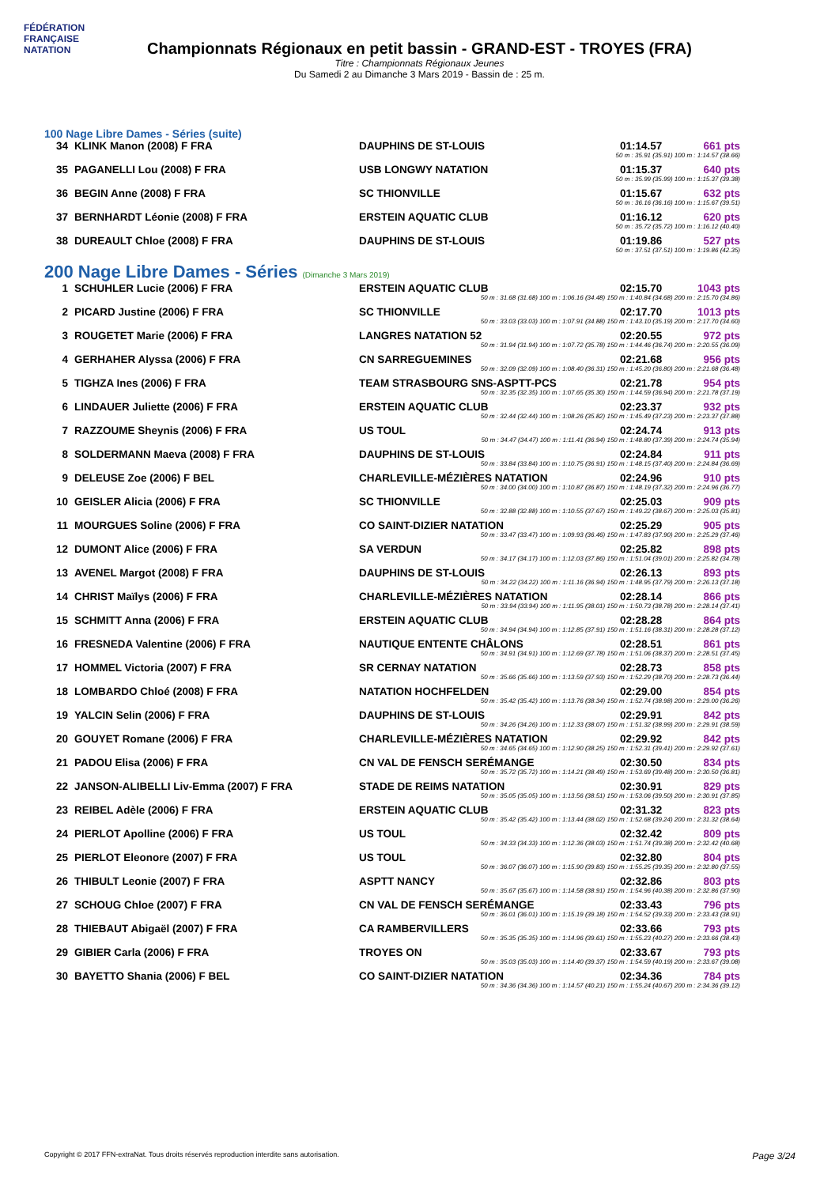FÉDÉRATION FRANÇAISE
NATATION
Championnats Régionaux en petit bassin - GRAND-EST - TROYES (FRA)
Titre : Championnats Régionaux Jeunes
Du Samedi 2 au Dimanche 3 Mars 2019 - Bassin de : 25 m.
100 Nage Libre Dames - Séries (suite)
| 34 | KLINK Manon (2008) F FRA | DAUPHINS DE ST-LOUIS | 01:14.57 | 661 pts |
| 50 m : 35.91 (35.91) 100 m : 1:14.57 (38.66) | | | | |
| 35 | PAGANELLI Lou (2008) F FRA | USB LONGWY NATATION | 01:15.37 | 640 pts |
| 50 m : 35.99 (35.99) 100 m : 1:15.37 (39.38) | | | | |
| 36 | BEGIN Anne (2008) F FRA | SC THIONVILLE | 01:15.67 | 632 pts |
| 50 m : 36.16 (36.16) 100 m : 1:15.67 (39.51) | | | | |
| 37 | BERNHARDT Léonie (2008) F FRA | ERSTEIN AQUATIC CLUB | 01:16.12 | 620 pts |
| 50 m : 35.72 (35.72) 100 m : 1:16.12 (40.40) | | | | |
| 38 | DUREAULT Chloe (2008) F FRA | DAUPHINS DE ST-LOUIS | 01:19.86 | 527 pts |
| 50 m : 37.51 (37.51) 100 m : 1:19.86 (42.35) | | | | |
200 Nage Libre Dames - Séries (Dimanche 3 Mars 2019)
| 1 | SCHUHLER Lucie (2006) F FRA | ERSTEIN AQUATIC CLUB | 02:15.70 | 1043 pts |
| 50 m : 31.68 (31.68) 100 m : 1:06.16 (34.48) 150 m : 1:40.84 (34.68) 200 m : 2:15.70 (34.86) | | | | |
| 2 | PICARD Justine (2006) F FRA | SC THIONVILLE | 02:17.70 | 1013 pts |
| 50 m : 33.03 (33.03) 100 m : 1:07.91 (34.88) 150 m : 1:43.10 (35.19) 200 m : 2:17.70 (34.60) | | | | |
| 3 | ROUGETET Marie (2006) F FRA | LANGRES NATATION 52 | 02:20.55 | 972 pts |
| 50 m : 31.94 (31.94) 100 m : 1:07.72 (35.78) 150 m : 1:44.46 (36.74) 200 m : 2:20.55 (36.09) | | | | |
| 4 | GERHAHER Alyssa (2006) F FRA | CN SARREGUEMINES | 02:21.68 | 956 pts |
| 50 m : 32.09 (32.09) 100 m : 1:08.40 (36.31) 150 m : 1:45.20 (36.80) 200 m : 2:21.68 (36.48) | | | | |
| 5 | TIGHZA Ines (2006) F FRA | TEAM STRASBOURG SNS-ASPTT-PCS | 02:21.78 | 954 pts |
| 50 m : 32.35 (32.35) 100 m : 1:07.65 (35.30) 150 m : 1:44.59 (36.94) 200 m : 2:21.78 (37.19) | | | | |
| 6 | LINDAUER Juliette (2006) F FRA | ERSTEIN AQUATIC CLUB | 02:23.37 | 932 pts |
| 50 m : 32.44 (32.44) 100 m : 1:08.26 (35.82) 150 m : 1:45.49 (37.23) 200 m : 2:23.37 (37.88) | | | | |
| 7 | RAZZOUME Sheynis (2006) F FRA | US TOUL | 02:24.74 | 913 pts |
| 50 m : 34.47 (34.47) 100 m : 1:11.41 (36.94) 150 m : 1:48.80 (37.39) 200 m : 2:24.74 (35.94) | | | | |
| 8 | SOLDERMANN Maeva (2008) F FRA | DAUPHINS DE ST-LOUIS | 02:24.84 | 911 pts |
| 50 m : 33.84 (33.84) 100 m : 1:10.75 (36.91) 150 m : 1:48.15 (37.40) 200 m : 2:24.84 (36.69) | | | | |
| 9 | DELEUSE Zoe (2006) F BEL | CHARLEVILLE-MÉZIÈRES NATATION | 02:24.96 | 910 pts |
| 50 m : 34.00 (34.00) 100 m : 1:10.87 (36.87) 150 m : 1:48.19 (37.32) 200 m : 2:24.96 (36.77) | | | | |
| 10 | GEISLER Alicia (2006) F FRA | SC THIONVILLE | 02:25.03 | 909 pts |
| 50 m : 32.88 (32.88) 100 m : 1:10.55 (37.67) 150 m : 1:49.22 (38.67) 200 m : 2:25.03 (35.81) | | | | |
| 11 | MOURGUES Soline (2006) F FRA | CO SAINT-DIZIER NATATION | 02:25.29 | 905 pts |
| 50 m : 33.47 (33.47) 100 m : 1:09.93 (36.46) 150 m : 1:47.83 (37.90) 200 m : 2:25.29 (37.46) | | | | |
| 12 | DUMONT Alice (2006) F FRA | SA VERDUN | 02:25.82 | 898 pts |
| 50 m : 34.17 (34.17) 100 m : 1:12.03 (37.86) 150 m : 1:51.04 (39.01) 200 m : 2:25.82 (34.78) | | | | |
| 13 | AVENEL Margot (2008) F FRA | DAUPHINS DE ST-LOUIS | 02:26.13 | 893 pts |
| 50 m : 34.22 (34.22) 100 m : 1:11.16 (36.94) 150 m : 1:48.95 (37.79) 200 m : 2:26.13 (37.18) | | | | |
| 14 | CHRIST Maïlys (2006) F FRA | CHARLEVILLE-MÉZIÈRES NATATION | 02:28.14 | 866 pts |
| 50 m : 33.94 (33.94) 100 m : 1:11.95 (38.01) 150 m : 1:50.73 (38.78) 200 m : 2:28.14 (37.41) | | | | |
| 15 | SCHMITT Anna (2006) F FRA | ERSTEIN AQUATIC CLUB | 02:28.28 | 864 pts |
| 50 m : 34.94 (34.94) 100 m : 1:12.85 (37.91) 150 m : 1:51.16 (38.31) 200 m : 2:28.28 (37.12) | | | | |
| 16 | FRESNEDA Valentine (2006) F FRA | NAUTIQUE ENTENTE CHÂLONS | 02:28.51 | 861 pts |
| 50 m : 34.91 (34.91) 100 m : 1:12.69 (37.78) 150 m : 1:51.06 (38.37) 200 m : 2:28.51 (37.45) | | | | |
| 17 | HOMMEL Victoria (2007) F FRA | SR CERNAY NATATION | 02:28.73 | 858 pts |
| 50 m : 35.66 (35.66) 100 m : 1:13.59 (37.93) 150 m : 1:52.29 (38.70) 200 m : 2:28.73 (36.44) | | | | |
| 18 | LOMBARDO Chloé (2008) F FRA | NATATION HOCHFELDEN | 02:29.00 | 854 pts |
| 50 m : 35.42 (35.42) 100 m : 1:13.76 (38.34) 150 m : 1:52.74 (38.98) 200 m : 2:29.00 (36.26) | | | | |
| 19 | YALCIN Selin (2006) F FRA | DAUPHINS DE ST-LOUIS | 02:29.91 | 842 pts |
| 50 m : 34.26 (34.26) 100 m : 1:12.33 (38.07) 150 m : 1:51.32 (38.99) 200 m : 2:29.91 (38.59) | | | | |
| 20 | GOUYET Romane (2006) F FRA | CHARLEVILLE-MÉZIÈRES NATATION | 02:29.92 | 842 pts |
| 50 m : 34.65 (34.65) 100 m : 1:12.90 (38.25) 150 m : 1:52.31 (39.41) 200 m : 2:29.92 (37.61) | | | | |
| 21 | PADOU Elisa (2006) F FRA | CN VAL DE FENSCH SERÉMANGE | 02:30.50 | 834 pts |
| 50 m : 35.72 (35.72) 100 m : 1:14.21 (38.49) 150 m : 1:53.69 (39.48) 200 m : 2:30.50 (36.81) | | | | |
| 22 | JANSON-ALIBELLI Liv-Emma (2007) F FRA | STADE DE REIMS NATATION | 02:30.91 | 829 pts |
| 50 m : 35.05 (35.05) 100 m : 1:13.56 (38.51) 150 m : 1:53.06 (39.50) 200 m : 2:30.91 (37.85) | | | | |
| 23 | REIBEL Adèle (2006) F FRA | ERSTEIN AQUATIC CLUB | 02:31.32 | 823 pts |
| 50 m : 35.42 (35.42) 100 m : 1:13.44 (38.02) 150 m : 1:52.68 (39.24) 200 m : 2:31.32 (38.64) | | | | |
| 24 | PIERLOT Apolline (2006) F FRA | US TOUL | 02:32.42 | 809 pts |
| 50 m : 34.33 (34.33) 100 m : 1:12.36 (38.03) 150 m : 1:51.74 (39.38) 200 m : 2:32.42 (40.68) | | | | |
| 25 | PIERLOT Eleonore (2007) F FRA | US TOUL | 02:32.80 | 804 pts |
| 50 m : 36.07 (36.07) 100 m : 1:15.90 (39.83) 150 m : 1:55.25 (39.35) 200 m : 2:32.80 (37.55) | | | | |
| 26 | THIBULT Leonie (2007) F FRA | ASPTT NANCY | 02:32.86 | 803 pts |
| 50 m : 35.67 (35.67) 100 m : 1:14.58 (38.91) 150 m : 1:54.96 (40.38) 200 m : 2:32.86 (37.90) | | | | |
| 27 | SCHOUG Chloe (2007) F FRA | CN VAL DE FENSCH SERÉMANGE | 02:33.43 | 796 pts |
| 50 m : 36.01 (36.01) 100 m : 1:15.19 (39.18) 150 m : 1:54.52 (39.33) 200 m : 2:33.43 (38.91) | | | | |
| 28 | THIEBAUT Abigaël (2007) F FRA | CA RAMBERVILLERS | 02:33.66 | 793 pts |
| 50 m : 35.35 (35.35) 100 m : 1:14.96 (39.61) 150 m : 1:55.23 (40.27) 200 m : 2:33.66 (38.43) | | | | |
| 29 | GIBIER Carla (2006) F FRA | TROYES ON | 02:33.67 | 793 pts |
| 50 m : 35.03 (35.03) 100 m : 1:14.40 (39.37) 150 m : 1:54.59 (40.19) 200 m : 2:33.67 (39.08) | | | | |
| 30 | BAYETTO Shania (2006) F BEL | CO SAINT-DIZIER NATATION | 02:34.36 | 784 pts |
| 50 m : 34.36 (34.36) 100 m : 1:14.57 (40.21) 150 m : 1:55.24 (40.67) 200 m : 2:34.36 (39.12) | | | | |
Copyright © 2017 FFN-extraNat. Tous droits réservés reproduction interdite sans autorisation. Page 3/24